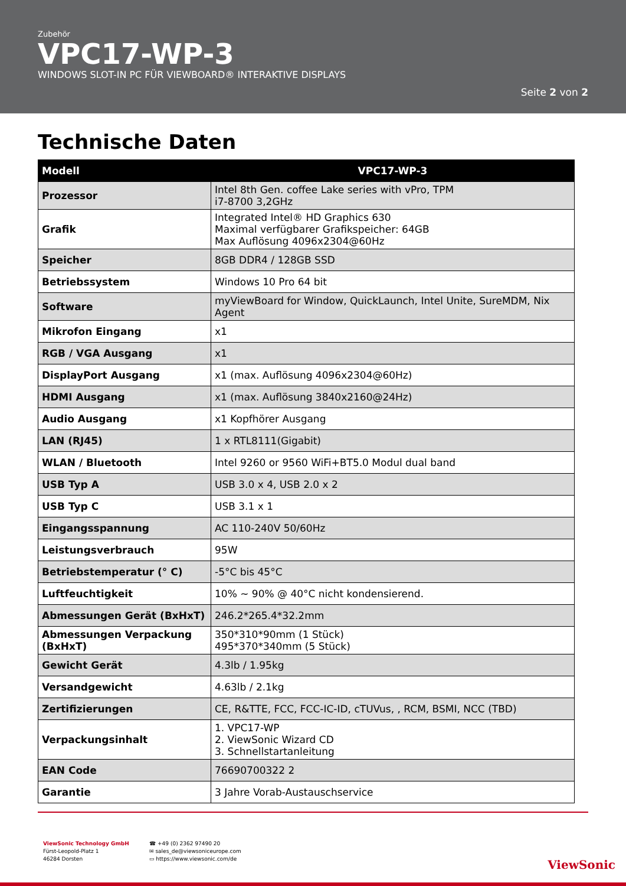Zubehör
VPC17-WP-3
WINDOWS SLOT-IN PC FÜR VIEWBOARD® INTERAKTIVE DISPLAYS
Seite 2 von 2
Technische Daten
| Modell | VPC17-WP-3 |
| --- | --- |
| Prozessor | Intel 8th Gen. coffee Lake series with vPro, TPM i7-8700 3,2GHz |
| Grafik | Integrated Intel® HD Graphics 630 Maximal verfügbarer Grafikspeicher: 64GB Max Auflösung 4096x2304@60Hz |
| Speicher | 8GB DDR4 / 128GB SSD |
| Betriebssystem | Windows 10 Pro 64 bit |
| Software | myViewBoard for Window, QuickLaunch, Intel Unite, SureMDM, Nix Agent |
| Mikrofon Eingang | x1 |
| RGB / VGA Ausgang | x1 |
| DisplayPort Ausgang | x1 (max. Auflösung 4096x2304@60Hz) |
| HDMI Ausgang | x1 (max. Auflösung 3840x2160@24Hz) |
| Audio Ausgang | x1 Kopfhörer Ausgang |
| LAN (RJ45) | 1 x RTL8111(Gigabit) |
| WLAN / Bluetooth | Intel 9260 or 9560 WiFi+BT5.0 Modul dual band |
| USB Typ A | USB 3.0 x 4, USB 2.0 x 2 |
| USB Typ C | USB 3.1 x 1 |
| Eingangsspannung | AC 110-240V 50/60Hz |
| Leistungsverbrauch | 95W |
| Betriebstemperatur (° C) | -5°C bis 45°C |
| Luftfeuchtigkeit | 10% ~ 90% @ 40°C nicht kondensierend. |
| Abmessungen Gerät (BxHxT) | 246.2*265.4*32.2mm |
| Abmessungen Verpackung (BxHxT) | 350*310*90mm (1 Stück) 495*370*340mm (5 Stück) |
| Gewicht Gerät | 4.3lb / 1.95kg |
| Versandgewicht | 4.63lb / 2.1kg |
| Zertifizierungen | CE, R&TTE, FCC, FCC-IC-ID, cTUVus, , RCM, BSMI, NCC (TBD) |
| Verpackungsinhalt | 1. VPC17-WP 2. ViewSonic Wizard CD 3. Schnellstartanleitung |
| EAN Code | 76690700322 2 |
| Garantie | 3 Jahre Vorab-Austauschservice |
ViewSonic Technology GmbH
Fürst-Leopold-Platz 1
46284 Dorsten
☎ +49 (0) 2362 97490 20
✉ sales_de@viewsoniceurope.com
▭ https://www.viewsonic.com/de
ViewSonic